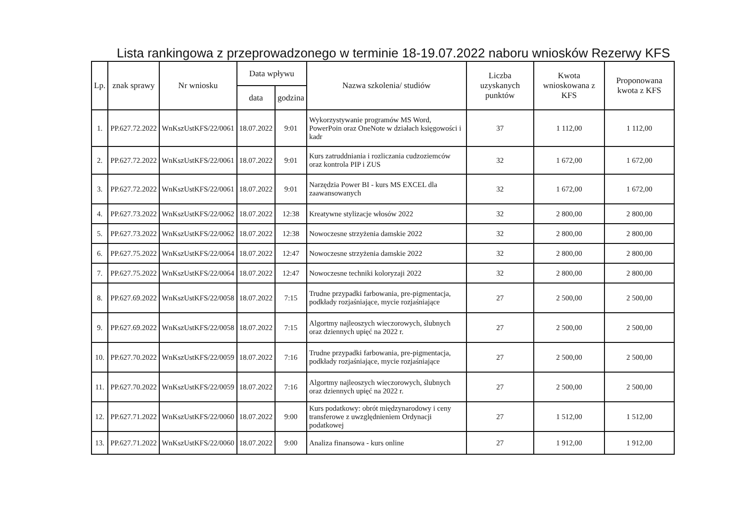Lista rankingowa z przeprowadzonego w terminie 18-19.07.2022 naboru wniosków Rezerwy KFS
| Lp. | znak sprawy | Nr wniosku | Data wpływu | | Nazwa szkolenia/ studiów | Liczba uzyskanych punktów | Kwota wnioskowana z KFS | Proponowana kwota z KFS |
| --- | --- | --- | --- | --- | --- | --- | --- | --- |
| | | | data | godzina | | | | |
| 1. | PP.627.72.2022 | WnKszUstKFS/22/0061 | 18.07.2022 | 9:01 | Wykorzystywanie programów MS Word, PowerPoin oraz OneNote w działach księgowości i kadr | 37 | 1 112,00 | 1 112,00 |
| 2. | PP.627.72.2022 | WnKszUstKFS/22/0061 | 18.07.2022 | 9:01 | Kurs zatruddniania i rozliczania cudzoziemców oraz kontrola PIP i ZUS | 32 | 1 672,00 | 1 672,00 |
| 3. | PP.627.72.2022 | WnKszUstKFS/22/0061 | 18.07.2022 | 9:01 | Narzędzia Power BI - kurs MS EXCEL dla zaawansowanych | 32 | 1 672,00 | 1 672,00 |
| 4. | PP.627.73.2022 | WnKszUstKFS/22/0062 | 18.07.2022 | 12:38 | Kreatywne stylizacje włosów 2022 | 32 | 2 800,00 | 2 800,00 |
| 5. | PP.627.73.2022 | WnKszUstKFS/22/0062 | 18.07.2022 | 12:38 | Nowoczesne strzyżenia damskie 2022 | 32 | 2 800,00 | 2 800,00 |
| 6. | PP.627.75.2022 | WnKszUstKFS/22/0064 | 18.07.2022 | 12:47 | Nowoczesne strzyżenia damskie 2022 | 32 | 2 800,00 | 2 800,00 |
| 7. | PP.627.75.2022 | WnKszUstKFS/22/0064 | 18.07.2022 | 12:47 | Nowoczesne techniki koloryzaji 2022 | 32 | 2 800,00 | 2 800,00 |
| 8. | PP.627.69.2022 | WnKszUstKFS/22/0058 | 18.07.2022 | 7:15 | Trudne przypadki farbowania, pre-pigmentacja, podkłady rozjaśniające, mycie rozjaśniające | 27 | 2 500,00 | 2 500,00 |
| 9. | PP.627.69.2022 | WnKszUstKFS/22/0058 | 18.07.2022 | 7:15 | Algortmy najleoszych wieczorowych, ślubnych oraz dziennych upięć na 2022 r. | 27 | 2 500,00 | 2 500,00 |
| 10. | PP.627.70.2022 | WnKszUstKFS/22/0059 | 18.07.2022 | 7:16 | Trudne przypadki farbowania, pre-pigmentacja, podkłady rozjaśniające, mycie rozjaśniające | 27 | 2 500,00 | 2 500,00 |
| 11. | PP.627.70.2022 | WnKszUstKFS/22/0059 | 18.07.2022 | 7:16 | Algortmy najleoszych wieczorowych, ślubnych oraz dziennych upięć na 2022 r. | 27 | 2 500,00 | 2 500,00 |
| 12. | PP.627.71.2022 | WnKszUstKFS/22/0060 | 18.07.2022 | 9:00 | Kurs podatkowy: obrót międzynarodowy i ceny transferowe z uwzględnieniem Ordynacji podatkowej | 27 | 1 512,00 | 1 512,00 |
| 13. | PP.627.71.2022 | WnKszUstKFS/22/0060 | 18.07.2022 | 9:00 | Analiza finansowa - kurs online | 27 | 1 912,00 | 1 912,00 |